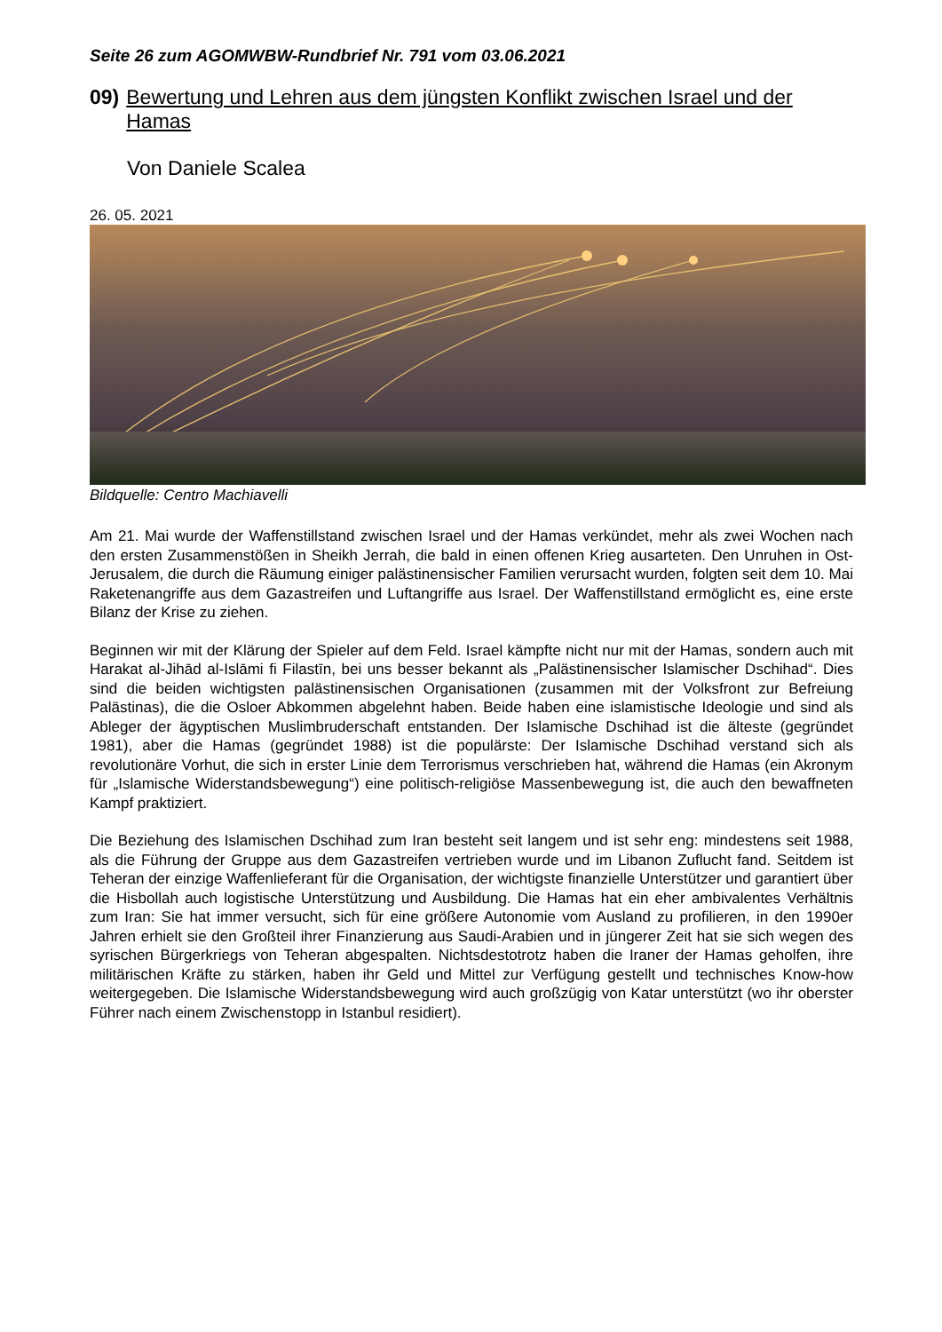Seite 26 zum AGOMWBW-Rundbrief Nr. 791 vom 03.06.2021
09) Bewertung und Lehren aus dem jüngsten Konflikt zwischen Israel und der Hamas
Von Daniele Scalea
26. 05. 2021
Bildquelle: Centro Machiavelli
Am 21. Mai wurde der Waffenstillstand zwischen Israel und der Hamas verkündet, mehr als zwei Wochen nach den ersten Zusammenstößen in Sheikh Jerrah, die bald in einen offenen Krieg ausarteten. Den Unruhen in Ost-Jerusalem, die durch die Räumung einiger palästinensischer Familien verursacht wurden, folgten seit dem 10. Mai Raketenangriffe aus dem Gazastreifen und Luftangriffe aus Israel. Der Waffenstillstand ermöglicht es, eine erste Bilanz der Krise zu ziehen.
Beginnen wir mit der Klärung der Spieler auf dem Feld. Israel kämpfte nicht nur mit der Hamas, sondern auch mit Harakat al-Jihād al-Islāmi fi Filastīn, bei uns besser bekannt als „Palästinensischer Islamischer Dschihad“. Dies sind die beiden wichtigsten palästinensischen Organisationen (zusammen mit der Volksfront zur Befreiung Palästinas), die die Osloer Abkommen abgelehnt haben. Beide haben eine islamistische Ideologie und sind als Ableger der ägyptischen Muslimbruderschaft entstanden. Der Islamische Dschihad ist die älteste (gegründet 1981), aber die Hamas (gegründet 1988) ist die populärste: Der Islamische Dschihad verstand sich als revolutionäre Vorhut, die sich in erster Linie dem Terrorismus verschrieben hat, während die Hamas (ein Akronym für „Islamische Widerstandsbewegung“) eine politisch-religiöse Massenbewegung ist, die auch den bewaffneten Kampf praktiziert.
Die Beziehung des Islamischen Dschihad zum Iran besteht seit langem und ist sehr eng: mindestens seit 1988, als die Führung der Gruppe aus dem Gazastreifen vertrieben wurde und im Libanon Zuflucht fand. Seitdem ist Teheran der einzige Waffenlieferant für die Organisation, der wichtigste finanzielle Unterstützer und garantiert über die Hisbollah auch logistische Unterstützung und Ausbildung. Die Hamas hat ein eher ambivalentes Verhältnis zum Iran: Sie hat immer versucht, sich für eine größere Autonomie vom Ausland zu profilieren, in den 1990er Jahren erhielt sie den Großteil ihrer Finanzierung aus Saudi-Arabien und in jüngerer Zeit hat sie sich wegen des syrischen Bürgerkriegs von Teheran abgespalten. Nichtsdestotrotz haben die Iraner der Hamas geholfen, ihre militärischen Kräfte zu stärken, haben ihr Geld und Mittel zur Verfügung gestellt und technisches Know-how weitergegeben. Die Islamische Widerstandsbewegung wird auch großzügig von Katar unterstützt (wo ihr oberster Führer nach einem Zwischenstopp in Istanbul residiert).